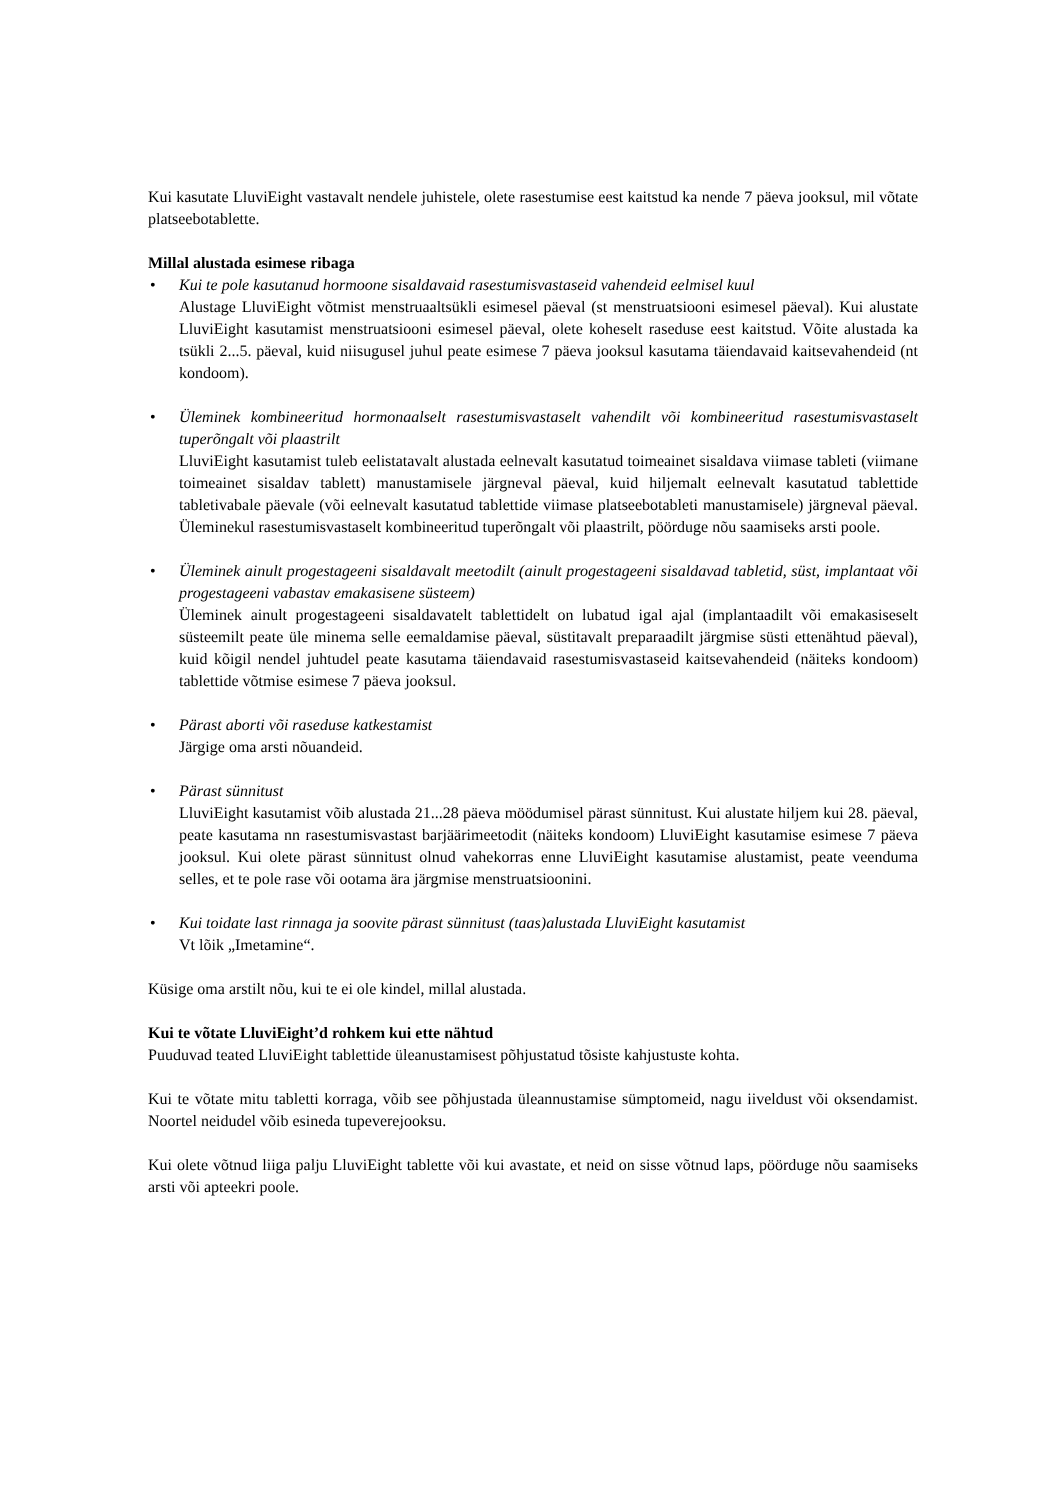Kui kasutate LluviEight vastavalt nendele juhistele, olete rasestumise eest kaitstud ka nende 7 päeva jooksul, mil võtate platseebotablette.
Millal alustada esimese ribaga
• Kui te pole kasutanud hormoone sisaldavaid rasestumisvastaseid vahendeid eelmisel kuul
Alustage LluviEight võtmist menstruaaltsükli esimesel päeval (st menstruatsiooni esimesel päeval). Kui alustate LluviEight kasutamist menstruatsiooni esimesel päeval, olete koheselt raseduse eest kaitstud. Võite alustada ka tsükli 2...5. päeval, kuid niisugusel juhul peate esimese 7 päeva jooksul kasutama täiendavaid kaitsevahendeid (nt kondoom).
• Üleminek kombineeritud hormonaalselt rasestumisvastaselt vahendilt või kombineeritud rasestumisvastaselt tuperõngalt või plaastrilt
LluviEight kasutamist tuleb eelistatavalt alustada eelnevalt kasutatud toimeainet sisaldava viimase tableti (viimane toimeainet sisaldav tablett) manustamisele järgneval päeval, kuid hiljemalt eelnevalt kasutatud tablettide tabletivabale päevale (või eelnevalt kasutatud tablettide viimase platseebotableti manustamisele) järgneval päeval. Üleminekul rasestumisvastaselt kombineeritud tuperõngalt või plaastrilt, pöörduge nõu saamiseks arsti poole.
• Üleminek ainult progestageeni sisaldavalt meetodilt (ainult progestageeni sisaldavad tabletid, süst, implantaat või progestageeni vabastav emakasisene süsteem)
Üleminek ainult progestageeni sisaldavatelt tablettidelt on lubatud igal ajal (implantaadilt või emakasiseselt süsteemilt peate üle minema selle eemaldamise päeval, süstitavalt preparaadilt järgmise süsti ettenähtud päeval), kuid kõigil nendel juhtudel peate kasutama täiendavaid rasestumisvastaseid kaitsevahendeid (näiteks kondoom) tablettide võtmise esimese 7 päeva jooksul.
• Pärast aborti või raseduse katkestamist
Järgige oma arsti nõuandeid.
• Pärast sünnitust
LluviEight kasutamist võib alustada 21...28 päeva möödumisel pärast sünnitust. Kui alustate hiljem kui 28. päeval, peate kasutama nn rasestumisvastast barjäärimeetodit (näiteks kondoom) LluviEight kasutamise esimese 7 päeva jooksul. Kui olete pärast sünnitust olnud vahekorras enne LluviEight kasutamise alustamist, peate veenduma selles, et te pole rase või ootama ära järgmise menstruatsioonini.
• Kui toidate last rinnaga ja soovite pärast sünnitust (taas)alustada LluviEight kasutamist
Vt lõik „Imetamine“.
Küsige oma arstilt nõu, kui te ei ole kindel, millal alustada.
Kui te võtate LluviEight’d rohkem kui ette nähtud
Puuduvad teated LluviEight tablettide üleanustamisest põhjustatud tõsiste kahjustuste kohta.
Kui te võtate mitu tabletti korraga, võib see põhjustada üleannustamise sümptomeid, nagu iiveldust või oksendamist. Noortel neidudel võib esineda tupeverejooksu.
Kui olete võtnud liiga palju LluviEight tablette või kui avastate, et neid on sisse võtnud laps, pöörduge nõu saamiseks arsti või apteekri poole.